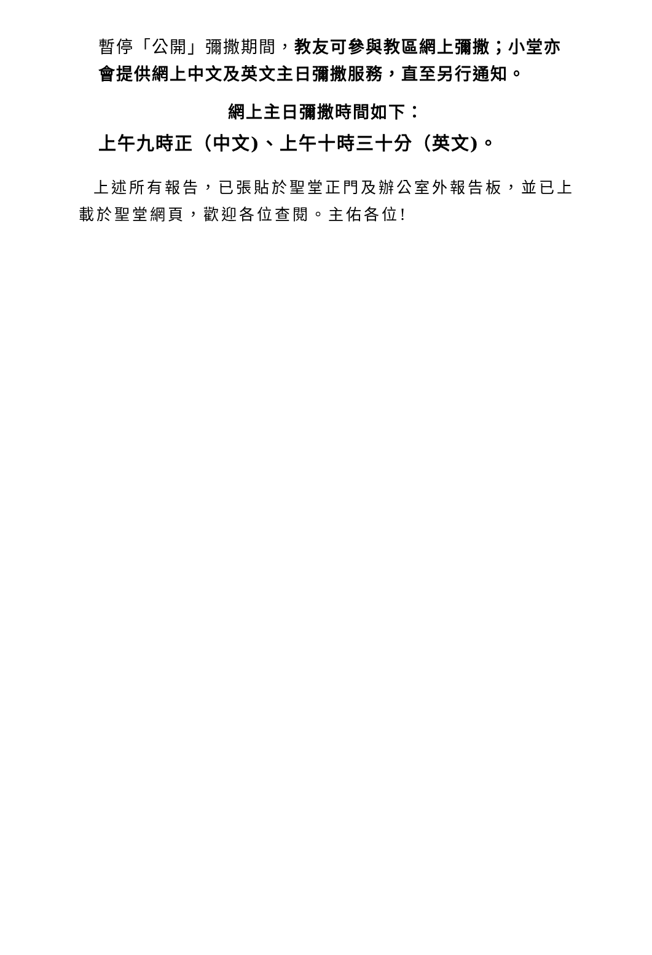暫停「公開」彌撒期間，教友可參與教區網上彌撒；小堂亦會提供網上中文及英文主日彌撒服務，直至另行通知。
網上主日彌撒時間如下：
上午九時正（中文)、上午十時三十分（英文)。
上述所有報告，已張貼於聖堂正門及辦公室外報告板，並已上載於聖堂網頁，歡迎各位查閱。主佑各位!